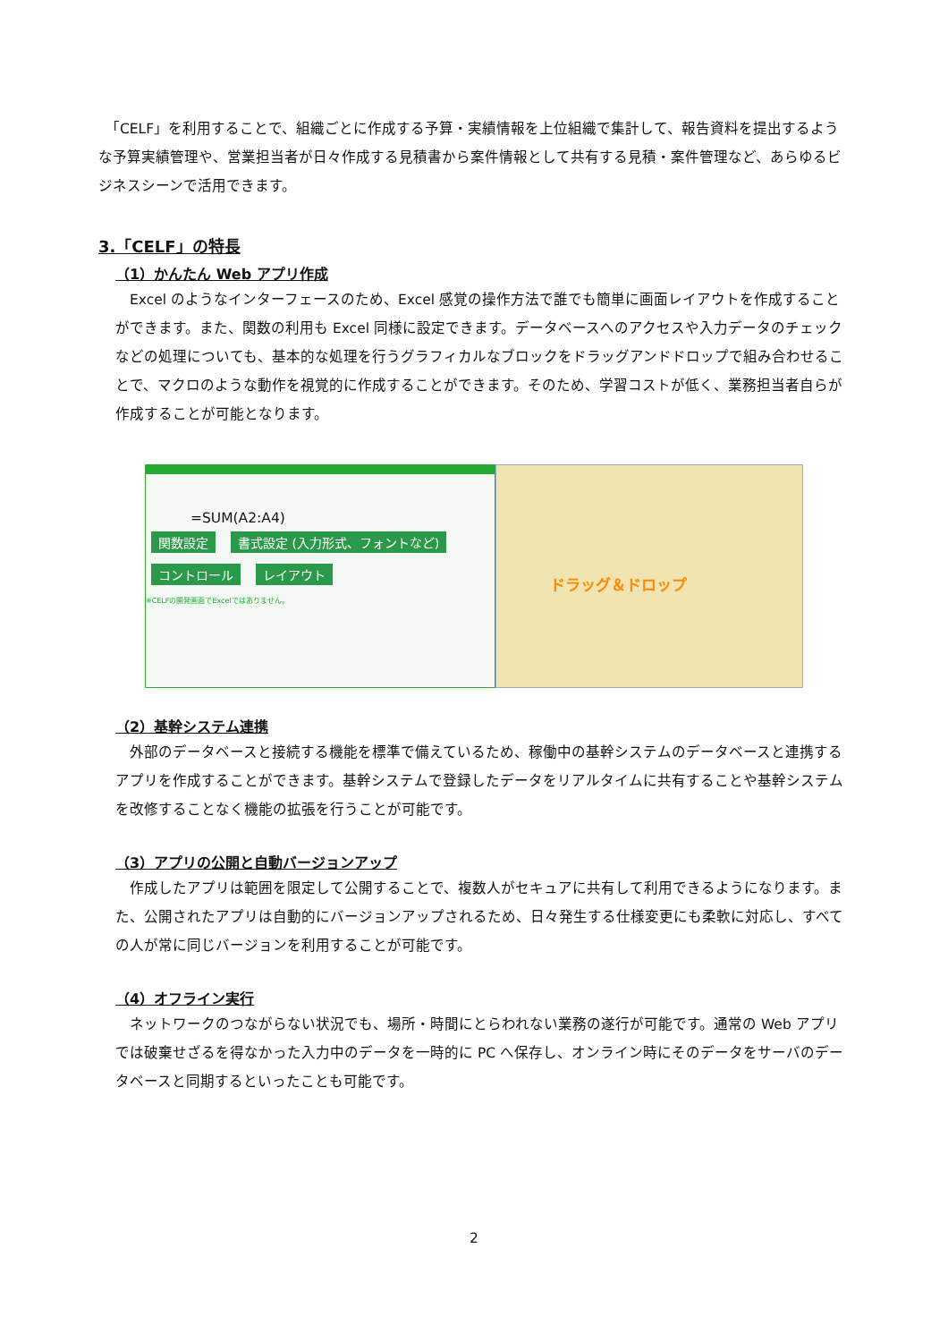「CELF」を利用することで、組織ごとに作成する予算・実績情報を上位組織で集計して、報告資料を提出するような予算実績管理や、営業担当者が日々作成する見積書から案件情報として共有する見積・案件管理など、あらゆるビジネスシーンで活用できます。
3.「CELF」の特長
（1）かんたん Web アプリ作成
　Excel のようなインターフェースのため、Excel 感覚の操作方法で誰でも簡単に画面レイアウトを作成することができます。また、関数の利用も Excel 同様に設定できます。データベースへのアクセスや入力データのチェックなどの処理についても、基本的な処理を行うグラフィカルなブロックをドラッグアンドドロップで組み合わせることで、マクロのような動作を視覚的に作成することができます。そのため、学習コストが低く、業務担当者自らが作成することが可能となります。
=SUM(A2:A4)
関数設定 書式設定 (入力形式、フォントなど)
コントロール レイアウト
※CELFの開発画面でExcelではありません。
ドラッグ＆ドロップ
（2）基幹システム連携
　外部のデータベースと接続する機能を標準で備えているため、稼働中の基幹システムのデータベースと連携するアプリを作成することができます。基幹システムで登録したデータをリアルタイムに共有することや基幹システムを改修することなく機能の拡張を行うことが可能です。
（3）アプリの公開と自動バージョンアップ
　作成したアプリは範囲を限定して公開することで、複数人がセキュアに共有して利用できるようになります。また、公開されたアプリは自動的にバージョンアップされるため、日々発生する仕様変更にも柔軟に対応し、すべての人が常に同じバージョンを利用することが可能です。
（4）オフライン実行
　ネットワークのつながらない状況でも、場所・時間にとらわれない業務の遂行が可能です。通常の Web アプリでは破棄せざるを得なかった入力中のデータを一時的に PC へ保存し、オンライン時にそのデータをサーバのデータベースと同期するといったことも可能です。
2